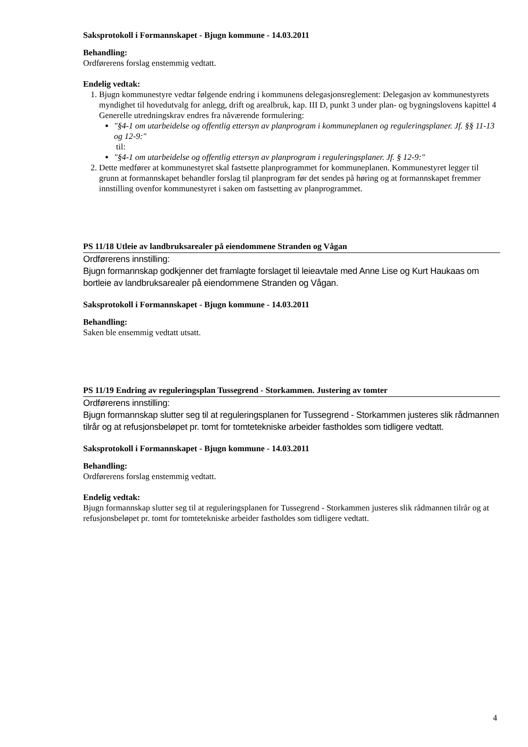Saksprotokoll i Formannskapet - Bjugn kommune - 14.03.2011
Behandling:
Ordførerens forslag enstemmig vedtatt.
Endelig vedtak:
1. Bjugn kommunestyre vedtar følgende endring i kommunens delegasjonsreglement: Delegasjon av kommunestyrets myndighet til hovedutvalg for anlegg, drift og arealbruk, kap. III D, punkt 3 under plan- og bygningslovens kapittel 4 Generelle utredningskrav endres fra nåværende formulering:
"§4-1 om utarbeidelse og offentlig ettersyn av planprogram i kommuneplanen og reguleringsplaner. Jf. §§ 11-13 og 12-9:"
til:
"§4-1 om utarbeidelse og offentlig ettersyn av planprogram i reguleringsplaner. Jf. § 12-9:"
2. Dette medfører at kommunestyret skal fastsette planprogrammet for kommuneplanen. Kommunestyret legger til grunn at formannskapet behandler forslag til planprogram før det sendes på høring og at formannskapet fremmer innstilling ovenfor kommunestyret i saken om fastsetting av planprogrammet.
PS 11/18 Utleie av landbruksarealer på eiendommene Stranden og Vågan
Ordførerens innstilling:
Bjugn formannskap godkjenner det framlagte forslaget til leieavtale med Anne Lise og Kurt Haukaas om bortleie av landbruksarealer på eiendommene Stranden og Vågan.
Saksprotokoll i Formannskapet - Bjugn kommune - 14.03.2011
Behandling:
Saken ble ensemmig vedtatt utsatt.
PS 11/19 Endring av reguleringsplan Tussegrend - Storkammen. Justering av tomter
Ordførerens innstilling:
Bjugn formannskap slutter seg til at reguleringsplanen for Tussegrend - Storkammen justeres slik rådmannen tilrår og at refusjonsbeløpet pr. tomt for tomtetekniske arbeider fastholdes som tidligere vedtatt.
Saksprotokoll i Formannskapet - Bjugn kommune - 14.03.2011
Behandling:
Ordførerens forslag enstemmig vedtatt.
Endelig vedtak:
Bjugn formannskap slutter seg til at reguleringsplanen for Tussegrend - Storkammen justeres slik rådmannen tilrår og at refusjonsbeløpet pr. tomt for tomtetekniske arbeider fastholdes som tidligere vedtatt.
4